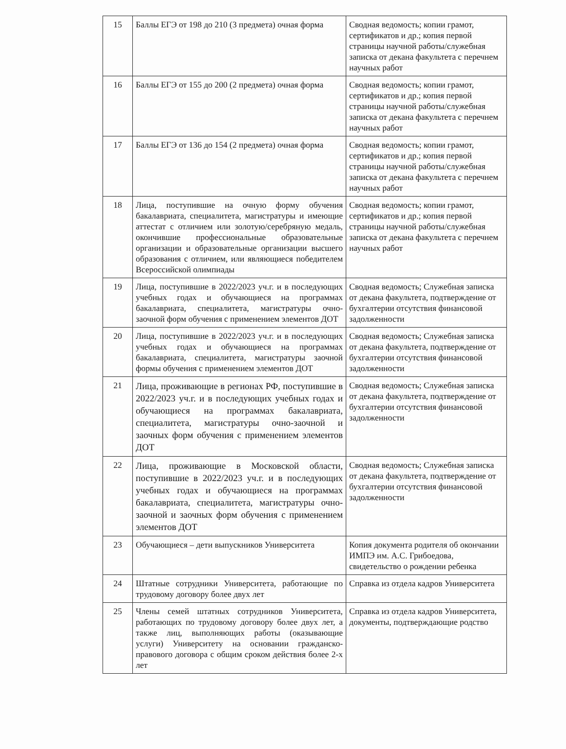| 15 | Баллы ЕГЭ от 198 до 210 (3 предмета) очная форма | Сводная ведомость; копии грамот, сертификатов и др.; копия первой страницы научной работы/служебная записка от декана факультета с перечнем научных работ |
| 16 | Баллы ЕГЭ от 155 до 200 (2 предмета) очная форма | Сводная ведомость; копии грамот, сертификатов и др.; копия первой страницы научной работы/служебная записка от декана факультета с перечнем научных работ |
| 17 | Баллы ЕГЭ от 136 до 154 (2 предмета) очная форма | Сводная ведомость; копии грамот, сертификатов и др.; копия первой страницы научной работы/служебная записка от декана факультета с перечнем научных работ |
| 18 | Лица, поступившие на очную форму обучения бакалавриата, специалитета, магистратуры и имеющие аттестат с отличием или золотую/серебряную медаль, окончившие профессиональные образовательные организации и образовательные организации высшего образования с отличием, или являющиеся победителем Всероссийской олимпиады | Сводная ведомость; копии грамот, сертификатов и др.; копия первой страницы научной работы/служебная записка от декана факультета с перечнем научных работ |
| 19 | Лица, поступившие в 2022/2023 уч.г. и в последующих учебных годах и обучающиеся на программах бакалавриата, специалитета, магистратуры очно-заочной форм обучения с применением элементов ДОТ | Сводная ведомость; Служебная записка от декана факультета, подтверждение от бухгалтерии отсутствия финансовой задолженности |
| 20 | Лица, поступившие в 2022/2023 уч.г. и в последующих учебных годах и обучающиеся на программах бакалавриата, специалитета, магистратуры заочной формы обучения с применением элементов ДОТ | Сводная ведомость; Служебная записка от декана факультета, подтверждение от бухгалтерии отсутствия финансовой задолженности |
| 21 | Лица, проживающие в регионах РФ, поступившие в 2022/2023 уч.г. и в последующих учебных годах и обучающиеся на программах бакалавриата, специалитета, магистратуры очно-заочной и заочных форм обучения с применением элементов ДОТ | Сводная ведомость; Служебная записка от декана факультета, подтверждение от бухгалтерии отсутствия финансовой задолженности |
| 22 | Лица, проживающие в Московской области, поступившие в 2022/2023 уч.г. и в последующих учебных годах и обучающиеся на программах бакалавриата, специалитета, магистратуры очно-заочной и заочных форм обучения с применением элементов ДОТ | Сводная ведомость; Служебная записка от декана факультета, подтверждение от бухгалтерии отсутствия финансовой задолженности |
| 23 | Обучающиеся – дети выпускников Университета | Копия документа родителя об окончании ИМПЭ им. А.С. Грибоедова, свидетельство о рождении ребенка |
| 24 | Штатные сотрудники Университета, работающие по трудовому договору более двух лет | Справка из отдела кадров Университета |
| 25 | Члены семей штатных сотрудников Университета, работающих по трудовому договору более двух лет, а также лиц, выполняющих работы (оказывающие услуги) Университету на основании гражданско-правового договора с общим сроком действия более 2-х лет | Справка из отдела кадров Университета, документы, подтверждающие родство |